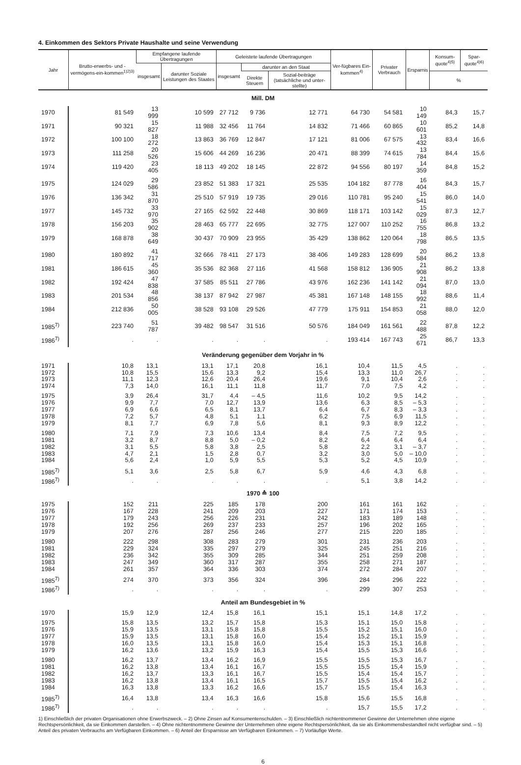4. Einkommen des Sektors Private Haushalte und seine Verwendung
| Jahr | Brutto-erwerbs- und -vermögens-ein-kommen<sup>1)2)3)</sup> | Empfangene laufende Übertragungen | | Geleistete laufende Übertragungen | | | Ver-fügbares Ein-kommen<sup>4)</sup> | Privater Verbrauch | Ersparnis | Konsum-quote<sup>4)5)</sup> | Spar-quote<sup>4)6)</sup> |
| --- | --- | --- | --- | --- | --- | --- | --- | --- | --- | --- | --- |
| | | insgesamt | darunter Soziale Leistungen des Staates | insgesamt | darunter an den Staat | | | | | | |
| | | | | | Direkte Steuern | Sozial-beiträge (tatsächliche und unter-stellte) | | | | % | |
| Mill. DM | | | | | | | | | | | |
| 1970 | 81 549 | 13 999 | 10 599 | 27 712 | 9 736 | 12 771 | 64 730 | 54 581 | 10 149 | 84,3 | 15,7 |
| 1971 | 90 321 | 15 827 | 11 988 | 32 456 | 11 764 | 14 832 | 71 466 | 60 865 | 10 601 | 85,2 | 14,8 |
| 1972 | 100 100 | 18 272 | 13 863 | 36 769 | 12 847 | 17 121 | 81 006 | 67 575 | 13 432 | 83,4 | 16,6 |
| 1973 | 111 258 | 20 526 | 15 606 | 44 269 | 16 236 | 20 471 | 88 399 | 74 615 | 13 784 | 84,4 | 15,6 |
| 1974 | 119 420 | 23 405 | 18 113 | 49 202 | 18 145 | 22 872 | 94 556 | 80 197 | 14 359 | 84,8 | 15,2 |
| 1975 | 124 029 | 29 586 | 23 852 | 51 383 | 17 321 | 25 535 | 104 182 | 87 778 | 16 404 | 84,3 | 15,7 |
| 1976 | 136 342 | 31 870 | 25 510 | 57 919 | 19 735 | 29 016 | 110 781 | 95 240 | 15 541 | 86,0 | 14,0 |
| 1977 | 145 732 | 33 970 | 27 165 | 62 592 | 22 448 | 30 869 | 118 171 | 103 142 | 15 029 | 87,3 | 12,7 |
| 1978 | 156 203 | 35 902 | 28 463 | 65 777 | 22 695 | 32 775 | 127 007 | 110 252 | 16 755 | 86,8 | 13,2 |
| 1979 | 168 878 | 38 649 | 30 437 | 70 909 | 23 955 | 35 429 | 138 862 | 120 064 | 18 798 | 86,5 | 13,5 |
| 1980 | 180 892 | 41 717 | 32 666 | 78 411 | 27 173 | 38 406 | 149 283 | 128 699 | 20 584 | 86,2 | 13,8 |
| 1981 | 186 615 | 45 360 | 35 536 | 82 368 | 27 116 | 41 568 | 158 812 | 136 905 | 21 908 | 86,2 | 13,8 |
| 1982 | 192 424 | 47 838 | 37 585 | 85 511 | 27 786 | 43 976 | 162 236 | 141 142 | 21 094 | 87,0 | 13,0 |
| 1983 | 201 534 | 48 856 | 38 137 | 87 942 | 27 987 | 45 381 | 167 148 | 148 155 | 18 992 | 88,6 | 11,4 |
| 1984 | 212 836 | 50 005 | 38 528 | 93 108 | 29 526 | 47 779 | 175 911 | 154 853 | 21 058 | 88,0 | 12,0 |
| 1985<sup>7)</sup> | 223 740 | 51 787 | 39 482 | 98 547 | 31 516 | 50 576 | 184 049 | 161 561 | 22 488 | 87,8 | 12,2 |
| 1986<sup>7)</sup> | . | . | . | . | . | . | 193 414 | 167 743 | 25 671 | 86,7 | 13,3 |
| Veränderung gegenüber dem Vorjahr in % | | | | | | | | | | | |
| 1971 | 10,8 | 13,1 | 13,1 | 17,1 | 20,8 | 16,1 | 10,4 | 11,5 | 4,5 | . | . |
| 1972 | 10,8 | 15,5 | 15,6 | 13,3 | 9,2 | 15,4 | 13,3 | 11,0 | 26,7 | . | . |
| 1973 | 11,1 | 12,3 | 12,6 | 20,4 | 26,4 | 19,6 | 9,1 | 10,4 | 2,6 | . | . |
| 1974 | 7,3 | 14,0 | 16,1 | 11,1 | 11,8 | 11,7 | 7,0 | 7,5 | 4,2 | . | . |
| 1975 | 3,9 | 26,4 | 31,7 | 4,4 | – 4,5 | 11,6 | 10,2 | 9,5 | 14,2 | . | . |
| 1976 | 9,9 | 7,7 | 7,0 | 12,7 | 13,9 | 13,6 | 6,3 | 8,5 | – 5,3 | . | . |
| 1977 | 6,9 | 6,6 | 6,5 | 8,1 | 13,7 | 6,4 | 6,7 | 8,3 | – 3,3 | . | . |
| 1978 | 7,2 | 5,7 | 4,8 | 5,1 | 1,1 | 6,2 | 7,5 | 6,9 | 11,5 | . | . |
| 1979 | 8,1 | 7,7 | 6,9 | 7,8 | 5,6 | 8,1 | 9,3 | 8,9 | 12,2 | . | . |
| 1980 | 7,1 | 7,9 | 7,3 | 10,6 | 13,4 | 8,4 | 7,5 | 7,2 | 9,5 | . | . |
| 1981 | 3,2 | 8,7 | 8,8 | 5,0 | – 0,2 | 8,2 | 6,4 | 6,4 | 6,4 | . | . |
| 1982 | 3,1 | 5,5 | 5,8 | 3,8 | 2,5 | 5,8 | 2,2 | 3,1 | – 3,7 | . | . |
| 1983 | 4,7 | 2,1 | 1,5 | 2,8 | 0,7 | 3,2 | 3,0 | 5,0 | – 10,0 | . | . |
| 1984 | 5,6 | 2,4 | 1,0 | 5,9 | 5,5 | 5,3 | 5,2 | 4,5 | 10,9 | . | . |
| 1985<sup>7)</sup> | 5,1 | 3,6 | 2,5 | 5,8 | 6,7 | 5,9 | 4,6 | 4,3 | 6,8 | . | . |
| 1986<sup>7)</sup> | . | . | . | . | . | . | 5,1 | 3,8 | 14,2 | . | . |
| 1970 ≙ 100 | | | | | | | | | | | |
| 1975 | 152 | 211 | 225 | 185 | 178 | 200 | 161 | 161 | 162 | . | . |
| 1976 | 167 | 228 | 241 | 209 | 203 | 227 | 171 | 174 | 153 | . | . |
| 1977 | 179 | 243 | 256 | 226 | 231 | 242 | 183 | 189 | 148 | . | . |
| 1978 | 192 | 256 | 269 | 237 | 233 | 257 | 196 | 202 | 165 | . | . |
| 1979 | 207 | 276 | 287 | 256 | 246 | 277 | 215 | 220 | 185 | . | . |
| 1980 | 222 | 298 | 308 | 283 | 279 | 301 | 231 | 236 | 203 | . | . |
| 1981 | 229 | 324 | 335 | 297 | 279 | 325 | 245 | 251 | 216 | . | . |
| 1982 | 236 | 342 | 355 | 309 | 285 | 344 | 251 | 259 | 208 | . | . |
| 1983 | 247 | 349 | 360 | 317 | 287 | 355 | 258 | 271 | 187 | . | . |
| 1984 | 261 | 357 | 364 | 336 | 303 | 374 | 272 | 284 | 207 | . | . |
| 1985<sup>7)</sup> | 274 | 370 | 373 | 356 | 324 | 396 | 284 | 296 | 222 | . | . |
| 1986<sup>7)</sup> | . | . | . | . | . | . | 299 | 307 | 253 | . | . |
| Anteil am Bundesgebiet in % | | | | | | | | | | | |
| 1970 | 15,9 | 12,9 | 12,4 | 15,8 | 16,1 | 15,1 | 15,1 | 14,8 | 17,2 | . | . |
| 1975 | 15,8 | 13,5 | 13,2 | 15,7 | 15,8 | 15,3 | 15,1 | 15,0 | 15,8 | . | . |
| 1976 | 15,9 | 13,5 | 13,1 | 15,8 | 15,8 | 15,5 | 15,2 | 15,1 | 16,0 | . | . |
| 1977 | 15,9 | 13,5 | 13,1 | 15,8 | 16,0 | 15,4 | 15,2 | 15,1 | 15,9 | . | . |
| 1978 | 16,0 | 13,5 | 13,1 | 15,8 | 16,0 | 15,4 | 15,3 | 15,1 | 16,8 | . | . |
| 1979 | 16,2 | 13,6 | 13,2 | 15,9 | 16,3 | 15,4 | 15,5 | 15,3 | 16,6 | . | . |
| 1980 | 16,2 | 13,7 | 13,4 | 16,2 | 16,9 | 15,5 | 15,5 | 15,3 | 16,7 | . | . |
| 1981 | 16,2 | 13,8 | 13,4 | 16,1 | 16,7 | 15,5 | 15,5 | 15,4 | 15,9 | . | . |
| 1982 | 16,2 | 13,7 | 13,3 | 16,1 | 16,7 | 15,5 | 15,4 | 15,4 | 15,7 | . | . |
| 1983 | 16,2 | 13,8 | 13,4 | 16,1 | 16,5 | 15,7 | 15,5 | 15,4 | 16,2 | . | . |
| 1984 | 16,3 | 13,8 | 13,3 | 16,2 | 16,6 | 15,7 | 15,5 | 15,4 | 16,3 | . | . |
| 1985<sup>7)</sup> | 16,4 | 13,8 | 13,4 | 16,3 | 16,6 | 15,8 | 15,6 | 15,5 | 16,8 | . | . |
| 1986<sup>7)</sup> | . | . | . | . | . | . | 15,7 | 15,5 | 17,2 | . | . |
1) Einschließlich der privaten Organisationen ohne Erwerbszweck. – 2) Ohne Zinsen auf Konsumentenschulden. – 3) Einschließlich nichtentnommener Gewinne der Unternehmen ohne eigene Rechtspersönlichkeit, da sie Einkommen darstellen. – 4) Ohne nichtentnommene Gewinne der Unternehmen ohne eigene Rechtspersönlichkeit, da sie als Einkommensbestandteil nicht verfügbar sind. – 5) Anteil des privaten Verbrauchs am Verfügbaren Einkommen. – 6) Anteil der Ersparnisse am Verfügbaren Einkommen. – 7) Vorläufige Werte.
6